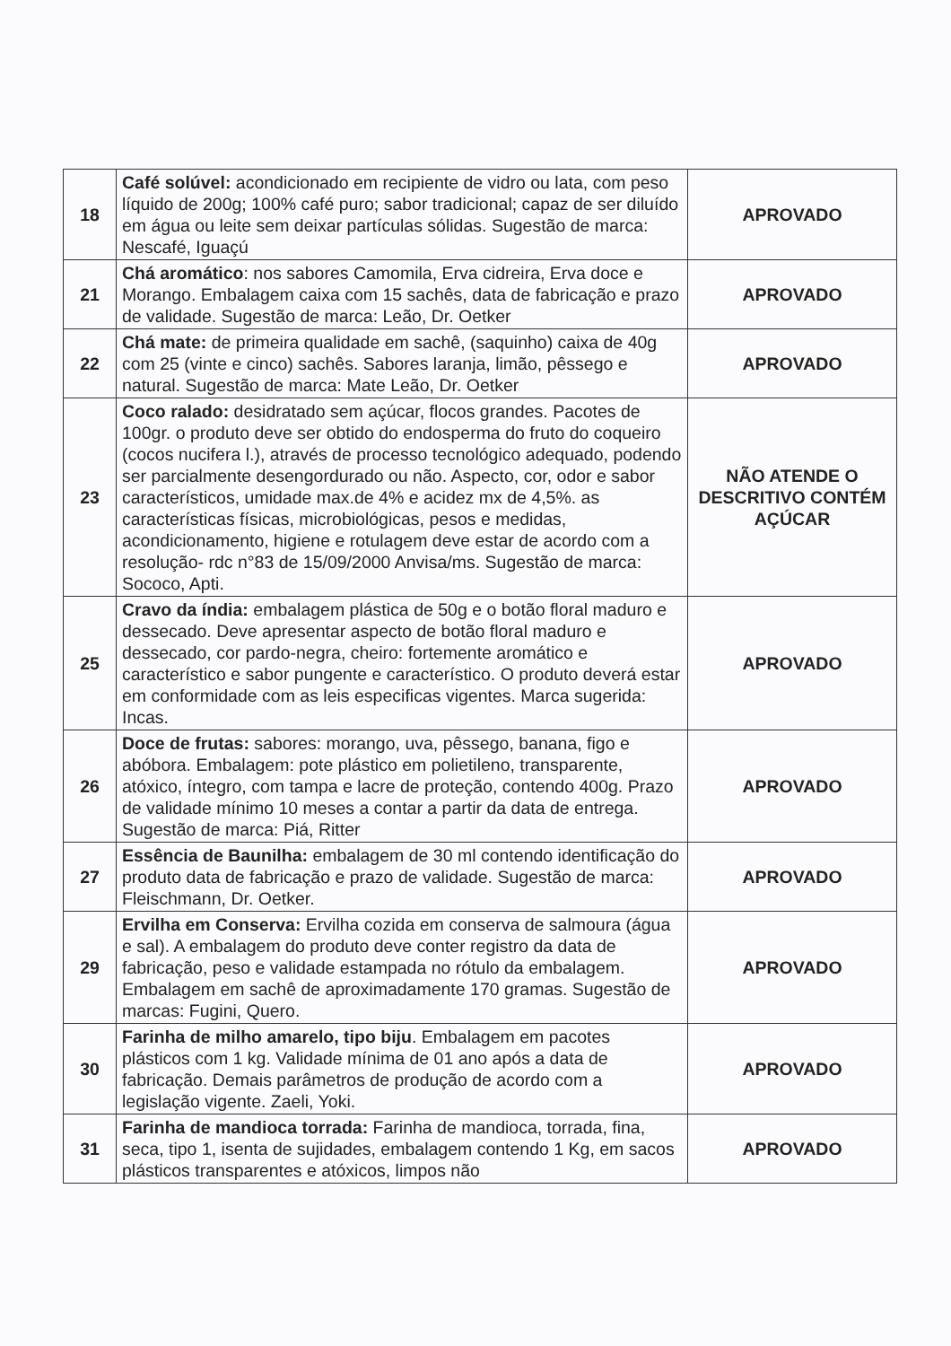| 18 | Café solúvel: acondicionado em recipiente de vidro ou lata, com peso líquido de 200g; 100% café puro; sabor tradicional; capaz de ser diluído em água ou leite sem deixar partículas sólidas. Sugestão de marca: Nescafé, Iguaçú | APROVADO |
| 21 | Chá aromático : nos sabores Camomila, Erva cidreira, Erva doce e Morango. Embalagem caixa com 15 sachês, data de fabricação e prazo de validade. Sugestão de marca: Leão, Dr. Oetker | APROVADO |
| 22 | Chá mate: de primeira qualidade em sachê, (saquinho) caixa de 40g com 25 (vinte e cinco) sachês. Sabores laranja, limão, pêssego e natural. Sugestão de marca: Mate Leão, Dr. Oetker | APROVADO |
| 23 | Coco ralado: desidratado sem açúcar, flocos grandes. Pacotes de 100gr. o produto deve ser obtido do endosperma do fruto do coqueiro (cocos nucifera l.), através de processo tecnológico adequado, podendo ser parcialmente desengordurado ou não. Aspecto, cor, odor e sabor característicos, umidade max.de 4% e acidez mx de 4,5%. as características físicas, microbiológicas, pesos e medidas, acondicionamento, higiene e rotulagem deve estar de acordo com a resolução- rdc n°83 de 15/09/2000 Anvisa/ms. Sugestão de marca: Sococo, Apti. | NÃO ATENDE O DESCRITIVO CONTÉM AÇÚCAR |
| 25 | Cravo da índia: embalagem plástica de 50g e o botão floral maduro e dessecado. Deve apresentar aspecto de botão floral maduro e dessecado, cor pardo-negra, cheiro: fortemente aromático e característico e sabor pungente e característico. O produto deverá estar em conformidade com as leis especificas vigentes. Marca sugerida: Incas. | APROVADO |
| 26 | Doce de frutas: sabores: morango, uva, pêssego, banana, figo e abóbora. Embalagem: pote plástico em polietileno, transparente, atóxico, íntegro, com tampa e lacre de proteção, contendo 400g. Prazo de validade mínimo 10 meses a contar a partir da data de entrega. Sugestão de marca: Piá, Ritter | APROVADO |
| 27 | Essência de Baunilha: embalagem de 30 ml contendo identificação do produto data de fabricação e prazo de validade. Sugestão de marca: Fleischmann, Dr. Oetker. | APROVADO |
| 29 | Ervilha em Conserva: Ervilha cozida em conserva de salmoura (água e sal). A embalagem do produto deve conter registro da data de fabricação, peso e validade estampada no rótulo da embalagem. Embalagem em sachê de aproximadamente 170 gramas. Sugestão de marcas: Fugini, Quero. | APROVADO |
| 30 | Farinha de milho amarelo, tipo biju . Embalagem em pacotes plásticos com 1 kg. Validade mínima de 01 ano após a data de fabricação. Demais parâmetros de produção de acordo com a legislação vigente. Zaeli, Yoki. | APROVADO |
| 31 | Farinha de mandioca torrada: Farinha de mandioca, torrada, fina, seca, tipo 1, isenta de sujidades, embalagem contendo 1 Kg, em sacos plásticos transparentes e atóxicos, limpos não | APROVADO |